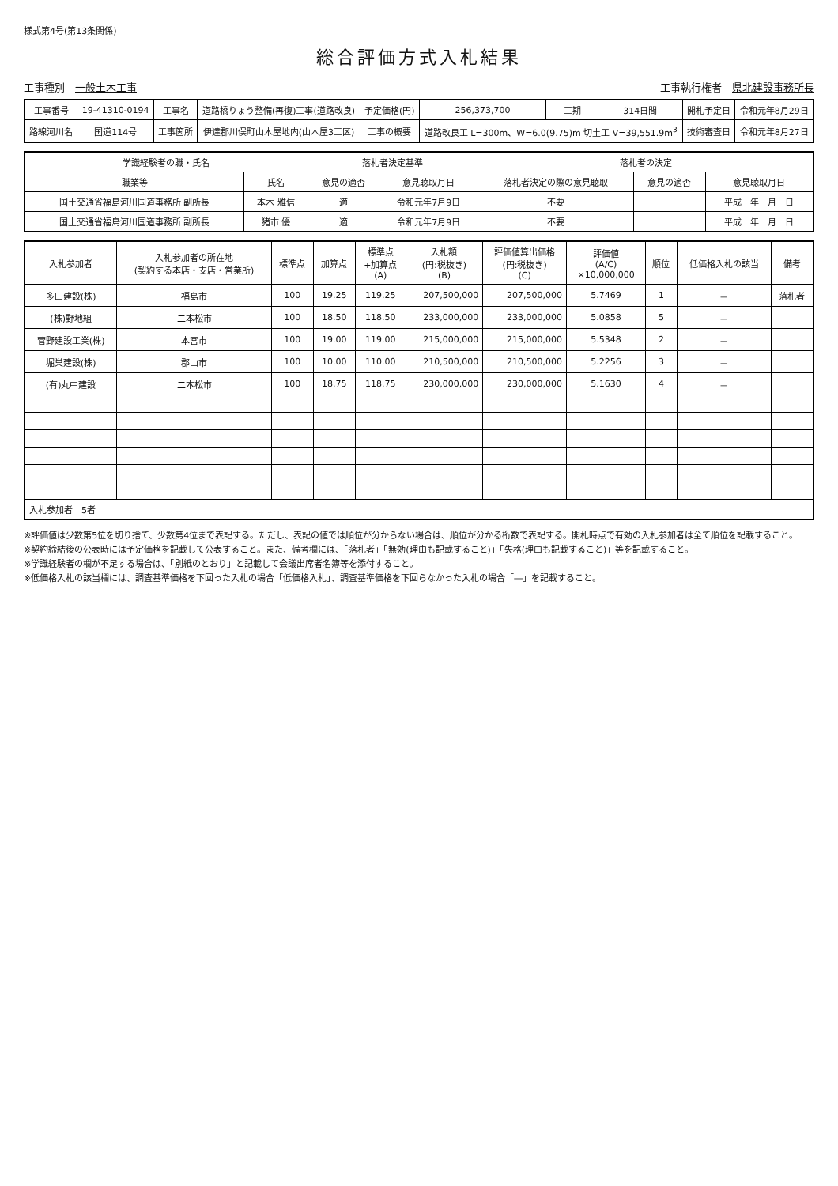様式第4号(第13条関係)
総合評価方式入札結果
工事種別　一般土木工事 工事執行権者　県北建設事務所長
| 工事番号 | 19-41310-0194 | 工事名 | 道路橋りょう整備(再復)工事(道路改良) | 予定価格(円) | 256,373,700 | 工期 | 314日間 | 開札予定日 | 令和元年8月29日 |
| 路線河川名 | 国道114号 | 工事箇所 | 伊達郡川俣町山木屋地内(山木屋3工区) | 工事の概要 | 道路改良工 L=300m、W=6.0(9.75)m 切土工 V=39,551.9m<sup>3</sup> | | | 技術審査日 | 令和元年8月27日 |
| 学識経験者の職・氏名 | | 落札者決定基準 | | 落札者の決定 | | |
| --- | --- | --- | --- | --- | --- | --- |
| 職業等 | 氏名 | 意見の適否 | 意見聴取月日 | 落札者決定の際の意見聴取 | 意見の適否 | 意見聴取月日 |
| 国土交通省福島河川国道事務所 副所長 | 本木 雅信 | 適 | 令和元年7月9日 | 不要 | | 平成 年 月 日 |
| 国土交通省福島河川国道事務所 副所長 | 猪市 優 | 適 | 令和元年7月9日 | 不要 | | 平成 年 月 日 |
| 入札参加者 | 入札参加者の所在地 (契約する本店・支店・営業所) | 標準点 | 加算点 | 標準点 +加算点 (A) | 入札額 (円:税抜き) (B) | 評価値算出価格 (円:税抜き) (C) | 評価値 (A/C) ×10,000,000 | 順位 | 低価格入札の該当 | 備考 |
| --- | --- | --- | --- | --- | --- | --- | --- | --- | --- | --- |
| 多田建設(株) | 福島市 | 100 | 19.25 | 119.25 | 207,500,000 | 207,500,000 | 5.7469 | 1 | － | 落札者 |
| (株)野地組 | 二本松市 | 100 | 18.50 | 118.50 | 233,000,000 | 233,000,000 | 5.0858 | 5 | － | |
| 菅野建設工業(株) | 本宮市 | 100 | 19.00 | 119.00 | 215,000,000 | 215,000,000 | 5.5348 | 2 | － | |
| 堀巣建設(株) | 郡山市 | 100 | 10.00 | 110.00 | 210,500,000 | 210,500,000 | 5.2256 | 3 | － | |
| (有)丸中建設 | 二本松市 | 100 | 18.75 | 118.75 | 230,000,000 | 230,000,000 | 5.1630 | 4 | － | |
| 入札参加者 5者 | | | | | | | | | | |
※評価値は少数第5位を切り捨て、少数第4位まで表記する。ただし、表記の値では順位が分からない場合は、順位が分かる桁数で表記する。開札時点で有効の入札参加者は全て順位を記載すること。
※契約締結後の公表時には予定価格を記載して公表すること。また、備考欄には、「落札者」「無効(理由も記載すること)」「失格(理由も記載すること)」等を記載すること。
※学識経験者の欄が不足する場合は、「別紙のとおり」と記載して会議出席者名簿等を添付すること。
※低価格入札の該当欄には、調査基準価格を下回った入札の場合「低価格入札」、調査基準価格を下回らなかった入札の場合「―」を記載すること。